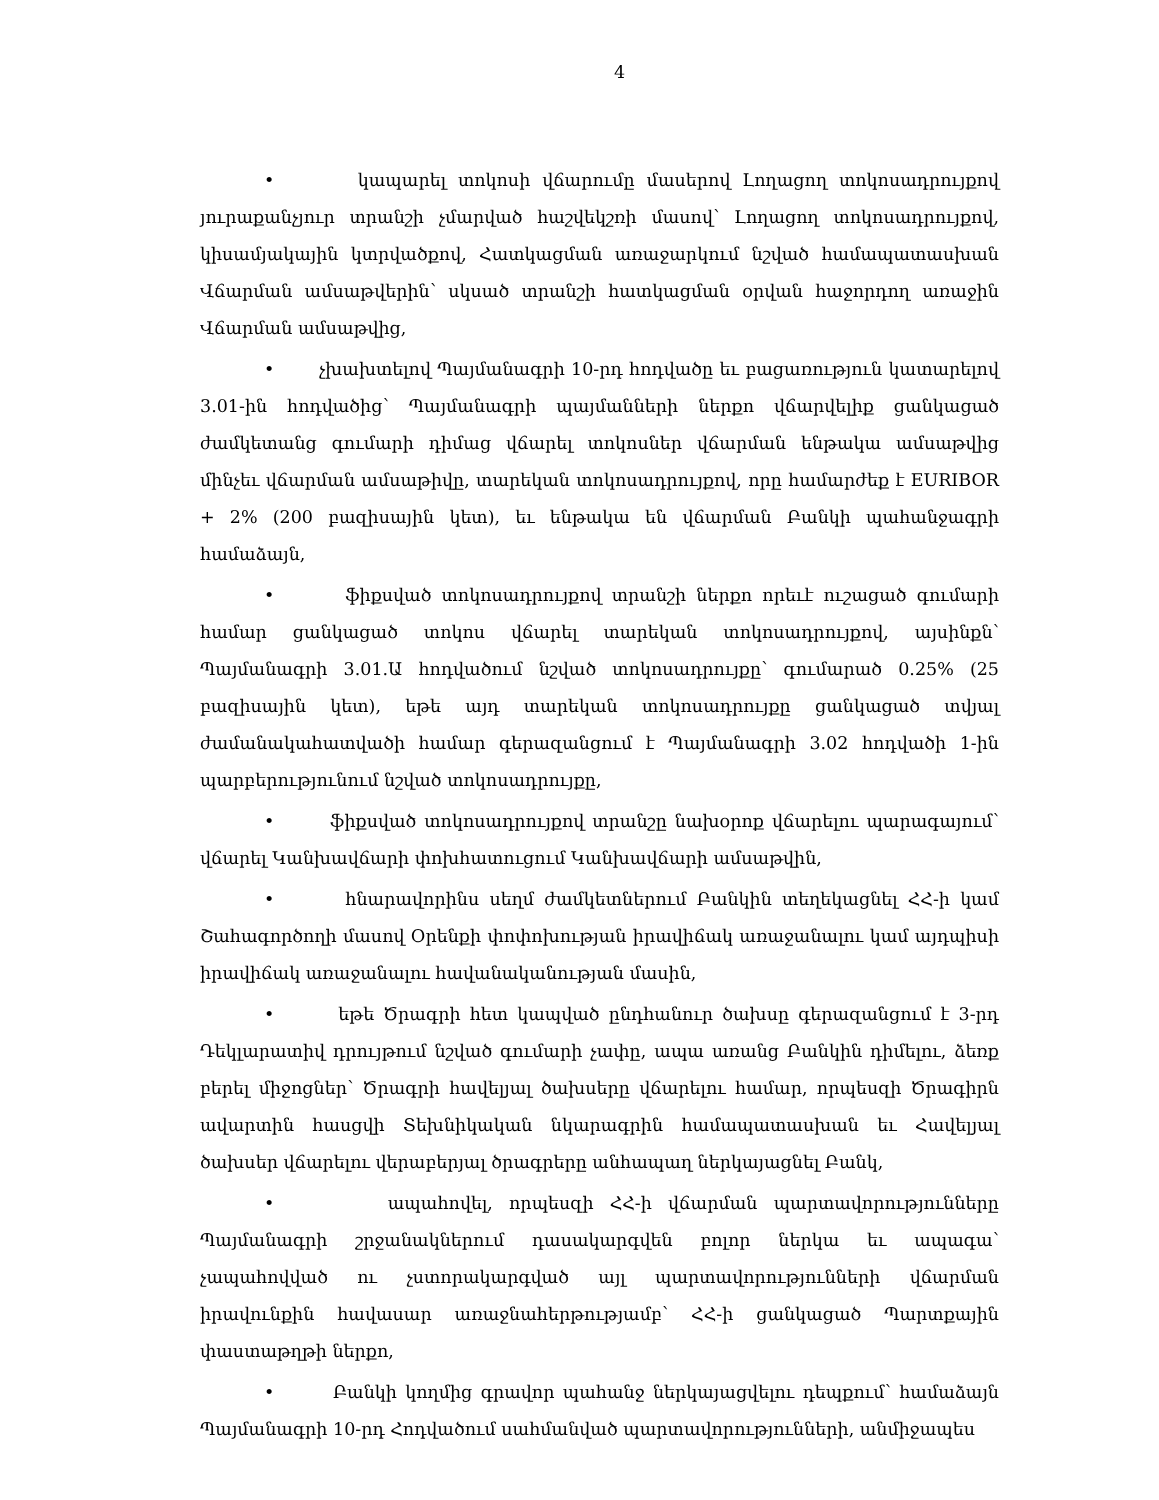4
• կապարել տոկոսի վճարումը մասերով Լողացող տոկոսադրույքով յուրաքանչյուր տրանշի չմարված հաշվեկշռի մասով՝ Լողացող տոկոսադրույքով, կիսամյակային կտրվածքով, Հատկացման առաջարկում նշված համապատասխան Վճարման ամսաթվերին՝ սկսած տրանշի հատկացման օրվան հաջորդող առաջին Վճարման ամսաթվից,
• չխախտելով Պայմանագրի 10-րդ հոդվածը եւ բացառություն կատարելով 3.01-ին հոդվածից՝ Պայմանագրի պայմանների ներքո վճարվելիք ցանկացած ժամկետանց գումարի դիմաց վճարել տոկոսներ վճարման ենթակա ամսաթվից մինչեւ վճարման ամսաթիվը, տարեկան տոկոսադրույքով, որը համարժեք է EURIBOR + 2% (200 բազիսային կետ), եւ ենթակա են վճարման Բանկի պահանջագրի համաձայն,
• ֆիքսված տոկոսադրույքով տրանշի ներքո որեւէ ուշացած գումարի համար ցանկացած տոկոս վճարել տարեկան տոկոսադրույքով, այսինքն՝ Պայմանագրի 3.01.Ա հոդվածում նշված տոկոսադրույքը՝ գումարած 0.25% (25 բազիսային կետ), եթե այդ տարեկան տոկոսադրույքը ցանկացած տվյալ ժամանակահատվածի համար գերազանցում է Պայմանագրի 3.02 հոդվածի 1-ին պարբերությունում նշված տոկոսադրույքը,
• ֆիքսված տոկոսադրույքով տրանշը նախօրոք վճարելու պարագայում՝ վճարել Կանխավճարի փոխհատուցում Կանխավճարի ամսաթվին,
• հնարավորինս սեղմ ժամկետներում Բանկին տեղեկացնել ՀՀ-ի կամ Շահագործողի մասով Օրենքի փոփոխության իրավիճակ առաջանալու կամ այդպիսի իրավիճակ առաջանալու հավանականության մասին,
• եթե Ծրագրի հետ կապված ընդհանուր ծախսը գերազանցում է 3-րդ Դեկլարատիվ դրույթում նշված գումարի չափը, ապա առանց Բանկին դիմելու, ձեռք բերել միջոցներ՝ Ծրագրի հավելյալ ծախսերը վճարելու համար, որպեսզի Ծրագիրն ավարտին հասցվի Տեխնիկական նկարագրին համապատասխան եւ Հավելյալ ծախսեր վճարելու վերաբերյալ ծրագրերը անհապաղ ներկայացնել Բանկ,
• ապահովել, որպեսզի ՀՀ-ի վճարման պարտավորությունները Պայմանագրի շրջանակներում դասակարգվեն բոլոր ներկա եւ ապագա՝ չապահովված ու չստորակարգված այլ պարտավորությունների վճարման իրավունքին հավասար առաջնահերթությամբ՝ ՀՀ-ի ցանկացած Պարտքային փաստաթղթի ներքո,
• Բանկի կողմից գրավոր պահանջ ներկայացվելու դեպքում՝ համաձայն Պայմանագրի 10-րդ Հոդվածում սահմանված պարտավորությունների, անմիջապես